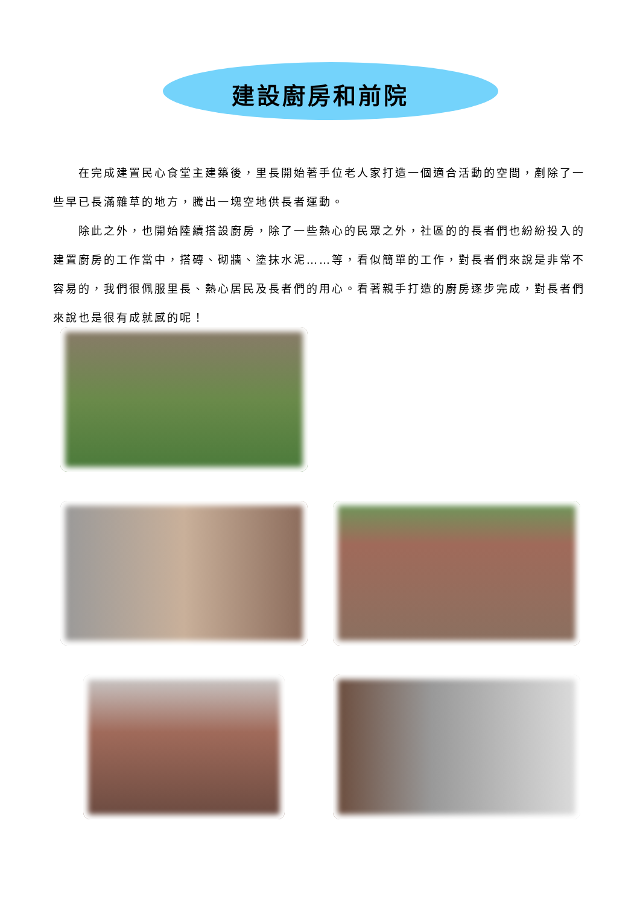建設廚房和前院
在完成建置民心食堂主建築後，里長開始著手位老人家打造一個適合活動的空間，剷除了一些早已長滿雜草的地方，騰出一塊空地供長者運動。
除此之外，也開始陸續搭設廚房，除了一些熱心的民眾之外，社區的的長者們也紛紛投入的建置廚房的工作當中，搭磚、砌牆、塗抹水泥……等，看似簡單的工作，對長者們來說是非常不容易的，我們很佩服里長、熱心居民及長者們的用心。看著親手打造的廚房逐步完成，對長者們來說也是很有成就感的呢！